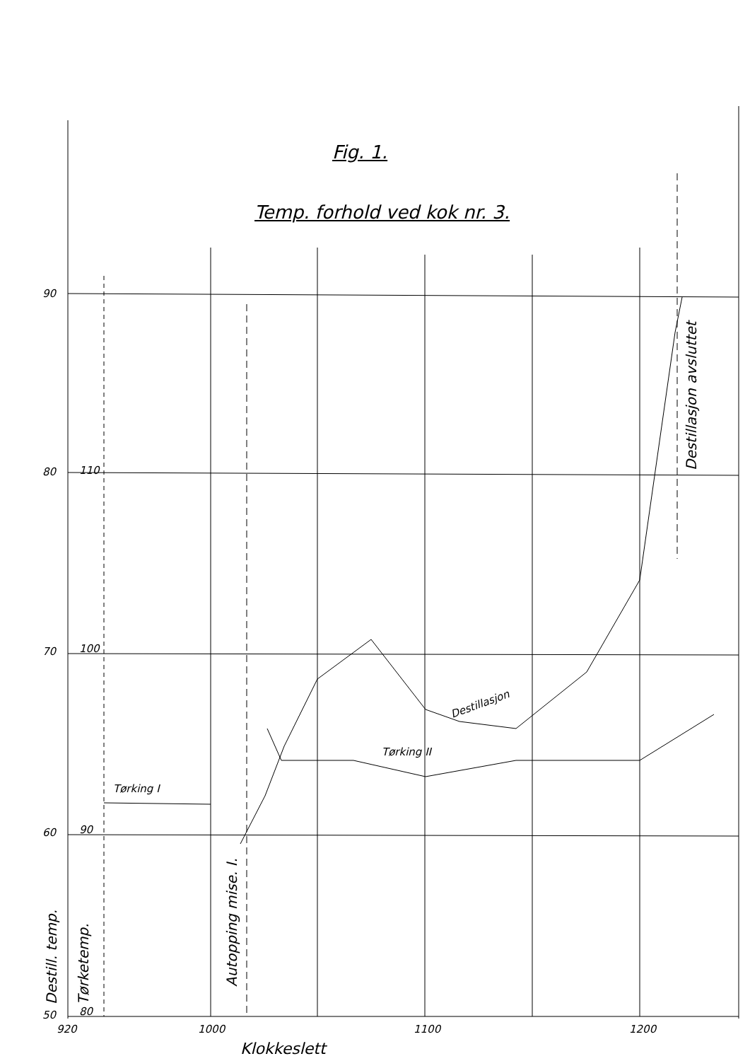Fig. 1.
Temp. forhold ved kok nr. 3.
90
80
70
60
50
110
100
90
80
920
1000
1100
1200
Klokkeslett
Tørking I
Tørking II
Destillasjon
Destill. temp.
Tørketemp.
Autopping mise. I.
Destillasjon avsluttet